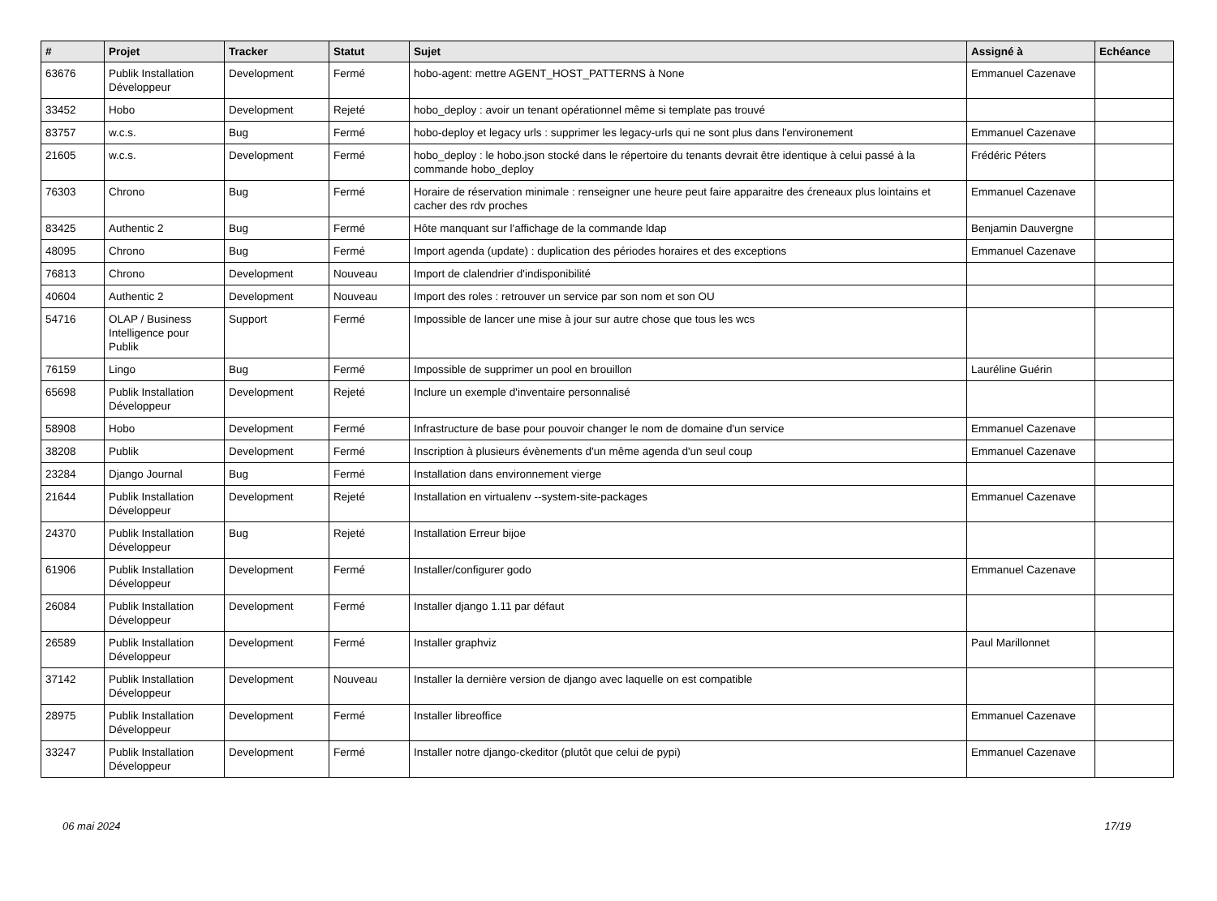| # | Projet | Tracker | Statut | Sujet | Assigné à | Echéance |
| --- | --- | --- | --- | --- | --- | --- |
| 63676 | Publik Installation Développeur | Development | Fermé | hobo-agent: mettre AGENT_HOST_PATTERNS à None | Emmanuel Cazenave | |
| 33452 | Hobo | Development | Rejeté | hobo_deploy : avoir un tenant opérationnel même si template pas trouvé | | |
| 83757 | w.c.s. | Bug | Fermé | hobo-deploy et legacy urls : supprimer les legacy-urls qui ne sont plus dans l'environement | Emmanuel Cazenave | |
| 21605 | w.c.s. | Development | Fermé | hobo_deploy : le hobo.json stocké dans le répertoire du tenants devrait être identique à celui passé à la commande hobo_deploy | Frédéric Péters | |
| 76303 | Chrono | Bug | Fermé | Horaire de réservation minimale : renseigner une heure peut faire apparaitre des ćreneaux plus lointains et cacher des rdv proches | Emmanuel Cazenave | |
| 83425 | Authentic 2 | Bug | Fermé | Hôte manquant sur l'affichage de la commande ldap | Benjamin Dauvergne | |
| 48095 | Chrono | Bug | Fermé | Import agenda (update) : duplication des périodes horaires et des exceptions | Emmanuel Cazenave | |
| 76813 | Chrono | Development | Nouveau | Import de clalendrier d'indisponibilité | | |
| 40604 | Authentic 2 | Development | Nouveau | Import des roles : retrouver un service par son nom et son OU | | |
| 54716 | OLAP / Business Intelligence pour Publik | Support | Fermé | Impossible de lancer une mise à jour sur autre chose que tous les wcs | | |
| 76159 | Lingo | Bug | Fermé | Impossible de supprimer un pool en brouillon | Lauréline Guérin | |
| 65698 | Publik Installation Développeur | Development | Rejeté | Inclure un exemple d'inventaire personnalisé | | |
| 58908 | Hobo | Development | Fermé | Infrastructure de base pour pouvoir changer le nom de domaine d'un service | Emmanuel Cazenave | |
| 38208 | Publik | Development | Fermé | Inscription à plusieurs évènements d'un même agenda d'un seul coup | Emmanuel Cazenave | |
| 23284 | Django Journal | Bug | Fermé | Installation dans environnement vierge | | |
| 21644 | Publik Installation Développeur | Development | Rejeté | Installation en virtualenv --system-site-packages | Emmanuel Cazenave | |
| 24370 | Publik Installation Développeur | Bug | Rejeté | Installation Erreur bijoe | | |
| 61906 | Publik Installation Développeur | Development | Fermé | Installer/configurer godo | Emmanuel Cazenave | |
| 26084 | Publik Installation Développeur | Development | Fermé | Installer django 1.11 par défaut | | |
| 26589 | Publik Installation Développeur | Development | Fermé | Installer graphviz | Paul Marillonnet | |
| 37142 | Publik Installation Développeur | Development | Nouveau | Installer la dernière version de django avec laquelle on est compatible | | |
| 28975 | Publik Installation Développeur | Development | Fermé | Installer libreoffice | Emmanuel Cazenave | |
| 33247 | Publik Installation Développeur | Development | Fermé | Installer notre django-ckeditor (plutôt que celui de pypi) | Emmanuel Cazenave | |
06 mai 2024 17/19